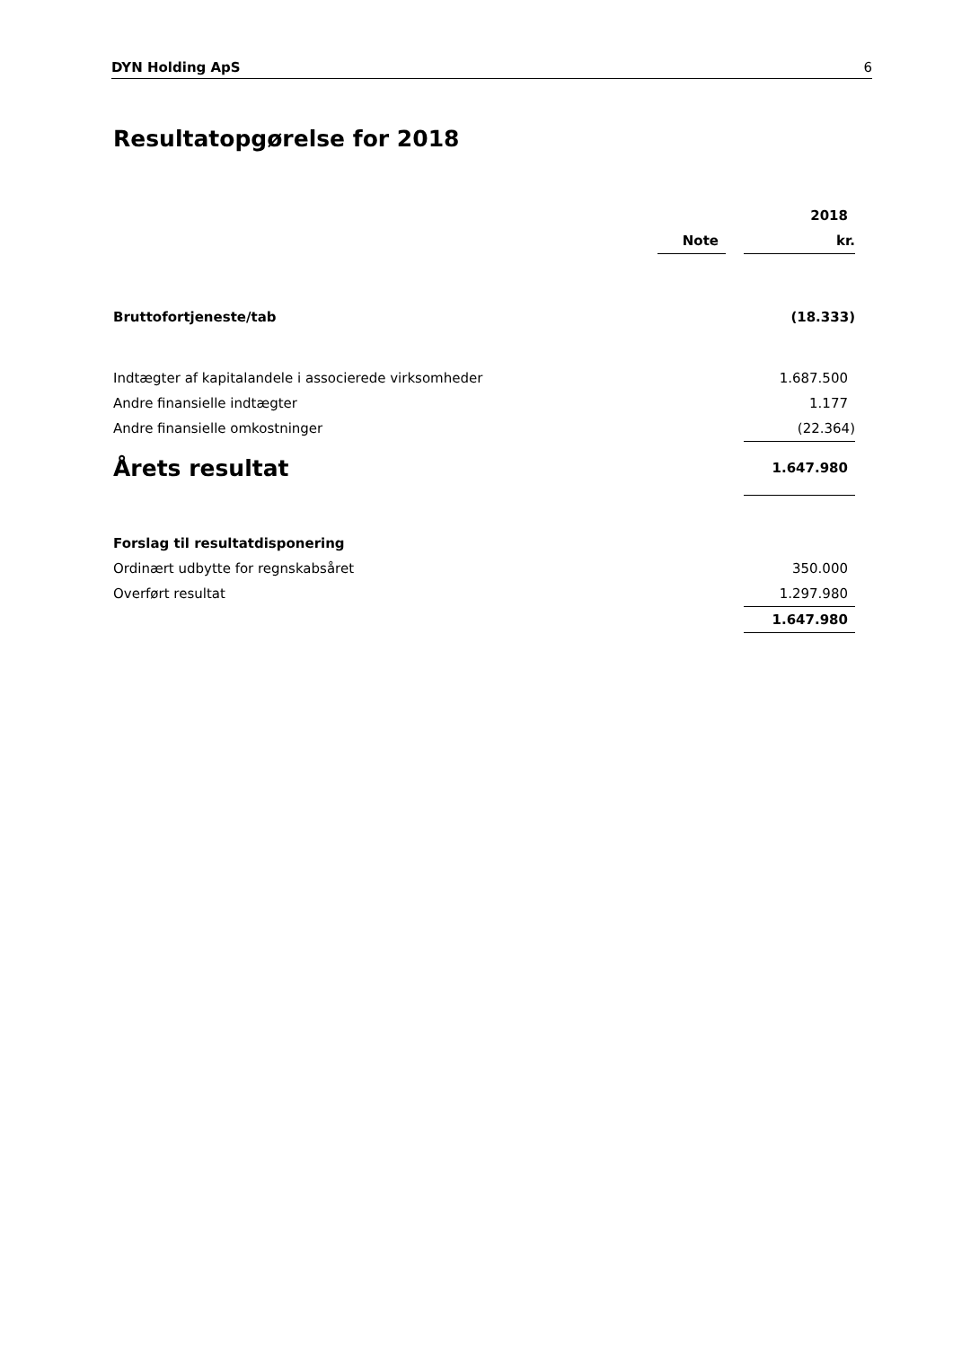DYN Holding ApS 6
Resultatopgørelse for 2018
| | | | 2018 |
| | Note | | kr. |
| Bruttofortjeneste/tab | | | (18.333) |
| Indtægter af kapitalandele i associerede virksomheder | | | 1.687.500 |
| Andre finansielle indtægter | | | 1.177 |
| Andre finansielle omkostninger | | | (22.364) |
| Årets resultat | | | 1.647.980 |
| Forslag til resultatdisponering | | | |
| Ordinært udbytte for regnskabsåret | | | 350.000 |
| Overført resultat | | | 1.297.980 |
| | | | 1.647.980 |